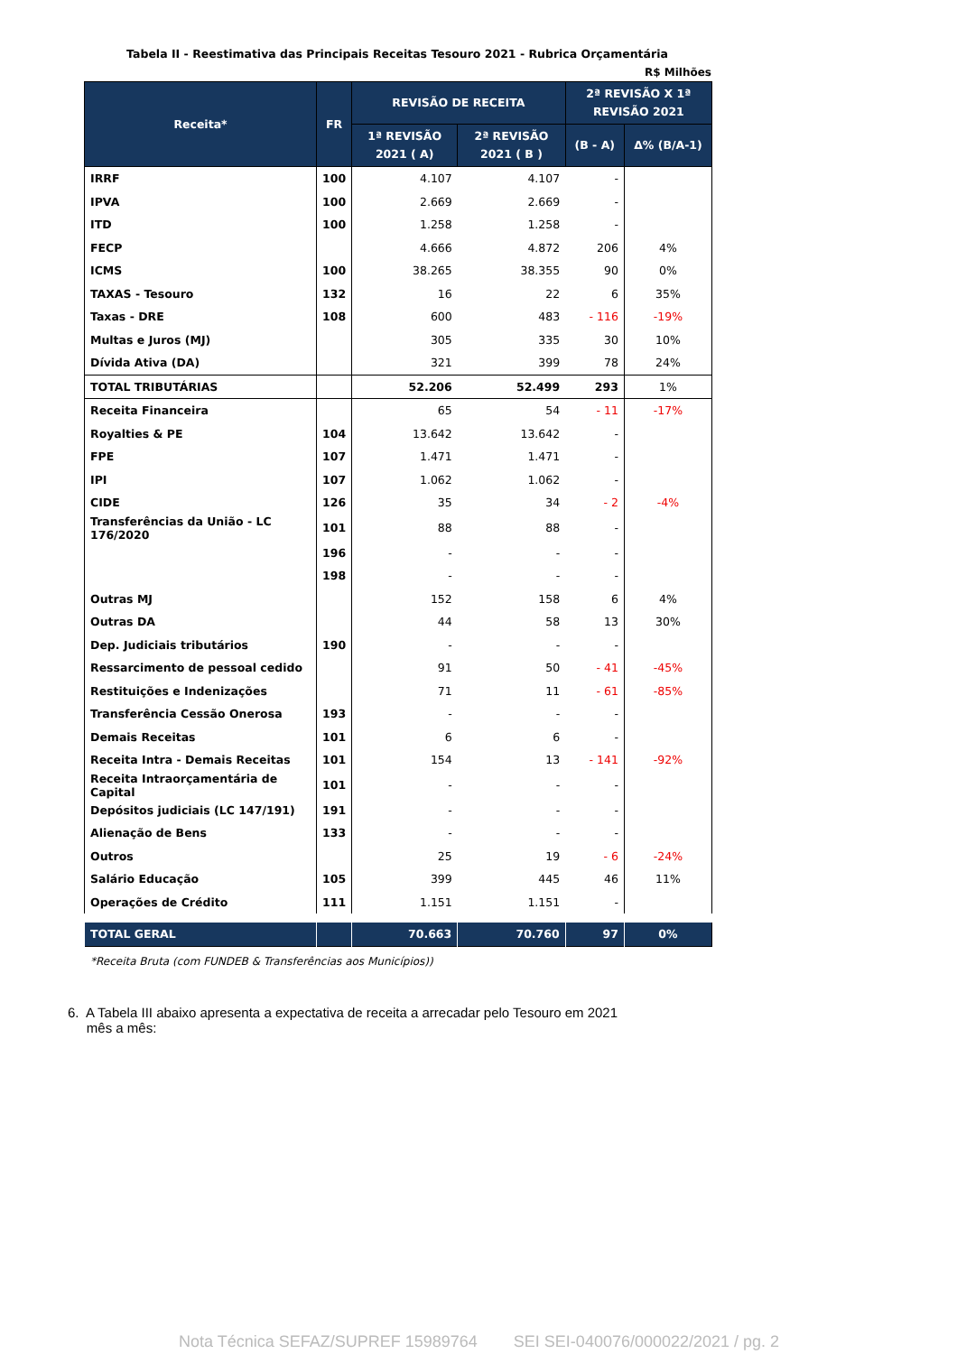Tabela II - Reestimativa das Principais Receitas Tesouro 2021 - Rubrica Orçamentária
R$ Milhões
| Receita* | FR | REVISÃO DE RECEITA | | 2ª REVISÃO X 1ª REVISÃO 2021 | |
| --- | --- | --- | --- | --- | --- |
| | | 1ª REVISÃO 2021 ( A) | 2ª REVISÃO 2021 ( B ) | (B - A) | Δ% (B/A-1) |
| IRRF | 100 | 4.107 | 4.107 | - | |
| IPVA | 100 | 2.669 | 2.669 | - | |
| ITD | 100 | 1.258 | 1.258 | - | |
| FECP | | 4.666 | 4.872 | 206 | 4% |
| ICMS | 100 | 38.265 | 38.355 | 90 | 0% |
| TAXAS - Tesouro | 132 | 16 | 22 | 6 | 35% |
| Taxas - DRE | 108 | 600 | 483 | - 116 | -19% |
| Multas e Juros (MJ) | | 305 | 335 | 30 | 10% |
| Dívida Ativa (DA) | | 321 | 399 | 78 | 24% |
| TOTAL TRIBUTÁRIAS | | 52.206 | 52.499 | 293 | 1% |
| Receita Financeira | | 65 | 54 | - 11 | -17% |
| Royalties & PE | 104 | 13.642 | 13.642 | - | |
| FPE | 107 | 1.471 | 1.471 | - | |
| IPI | 107 | 1.062 | 1.062 | - | |
| CIDE | 126 | 35 | 34 | - 2 | -4% |
| Transferências da União - LC 176/2020 | 101 | 88 | 88 | - | |
| | 196 | - | - | - | |
| | 198 | - | - | - | |
| Outras MJ | | 152 | 158 | 6 | 4% |
| Outras DA | | 44 | 58 | 13 | 30% |
| Dep. Judiciais tributários | 190 | - | - | - | |
| Ressarcimento de pessoal cedido | | 91 | 50 | - 41 | -45% |
| Restituições e Indenizações | | 71 | 11 | - 61 | -85% |
| Transferência Cessão Onerosa | 193 | - | - | - | |
| Demais Receitas | 101 | 6 | 6 | - | |
| Receita Intra - Demais Receitas | 101 | 154 | 13 | - 141 | -92% |
| Receita Intraorçamentária de Capital | 101 | - | - | - | |
| Depósitos judiciais (LC 147/191) | 191 | - | - | - | |
| Alienação de Bens | 133 | - | - | - | |
| Outros | | 25 | 19 | - 6 | -24% |
| Salário Educação | 105 | 399 | 445 | 46 | 11% |
| Operações de Crédito | 111 | 1.151 | 1.151 | - | |
| TOTAL GERAL | | 70.663 | 70.760 | 97 | 0% |
*Receita Bruta (com FUNDEB & Transferências aos Municípios))
6. A Tabela III abaixo apresenta a expectativa de receita a arrecadar pelo Tesouro em 2021
mês a mês:
Nota Técnica SEFAZ/SUPREF 15989764 SEI SEI-040076/000022/2021 / pg. 2